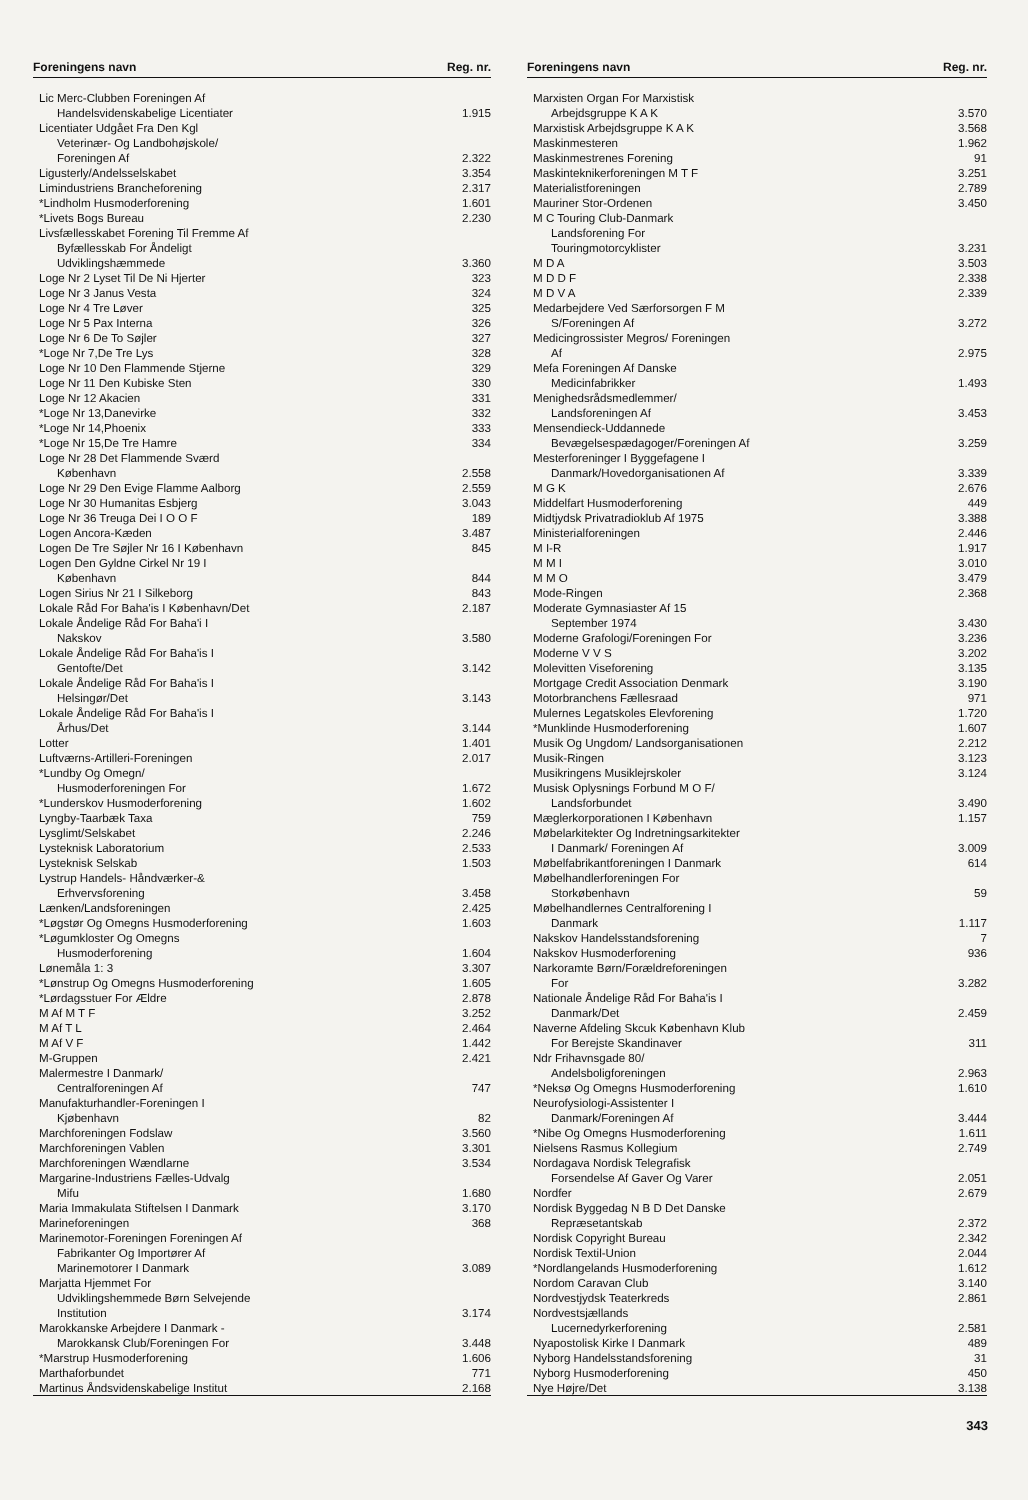| Foreningens navn | Reg. nr. |
| --- | --- |
| Lic Merc-Clubben Foreningen Af Handelsvidenskabelige Licentiater | 1.915 |
| Licentiater Udgået Fra Den Kgl Veterinær- Og Landbohøjskole/ Foreningen Af | 2.322 |
| Ligusterly/Andelsselskabet | 3.354 |
| Limindustriens Brancheforening | 2.317 |
| *Lindholm Husmoderforening | 1.601 |
| *Livets Bogs Bureau | 2.230 |
| Livsfællesskabet Forening Til Fremme Af Byfællesskab For Åndeligt Udviklingshæmmede | 3.360 |
| Loge Nr 2 Lyset Til De Ni Hjerter | 323 |
| Loge Nr 3 Janus Vesta | 324 |
| Loge Nr 4 Tre Løver | 325 |
| Loge Nr 5 Pax Interna | 326 |
| Loge Nr 6 De To Søjler | 327 |
| *Loge Nr 7,De Tre Lys | 328 |
| Loge Nr 10 Den Flammende Stjerne | 329 |
| Loge Nr 11 Den Kubiske Sten | 330 |
| Loge Nr 12 Akacien | 331 |
| *Loge Nr 13,Danevirke | 332 |
| *Loge Nr 14,Phoenix | 333 |
| *Loge Nr 15,De Tre Hamre | 334 |
| Loge Nr 28 Det Flammende Sværd København | 2.558 |
| Loge Nr 29 Den Evige Flamme Aalborg | 2.559 |
| Loge Nr 30 Humanitas Esbjerg | 3.043 |
| Loge Nr 36 Treuga Dei I O O F | 189 |
| Logen Ancora-Kæden | 3.487 |
| Logen De Tre Søjler Nr 16 I København | 845 |
| Logen Den Gyldne Cirkel Nr 19 I København | 844 |
| Logen Sirius Nr 21 I Silkeborg | 843 |
| Lokale Råd For Baha'is I København/Det | 2.187 |
| Lokale Åndelige Råd For Baha'i I Nakskov | 3.580 |
| Lokale Åndelige Råd For Baha'is I Gentofte/Det | 3.142 |
| Lokale Åndelige Råd For Baha'is I Helsingør/Det | 3.143 |
| Lokale Åndelige Råd For Baha'is I Århus/Det | 3.144 |
| Lotter | 1.401 |
| Luftværns-Artilleri-Foreningen | 2.017 |
| *Lundby Og Omegn/ Husmoderforeningen For | 1.672 |
| *Lunderskov Husmoderforening | 1.602 |
| Lyngby-Taarbæk Taxa | 759 |
| Lysglimt/Selskabet | 2.246 |
| Lysteknisk Laboratorium | 2.533 |
| Lysteknisk Selskab | 1.503 |
| Lystrup Handels- Håndværker-& Erhvervsforening | 3.458 |
| Lænken/Landsforeningen | 2.425 |
| *Løgstør Og Omegns Husmoderforening | 1.603 |
| *Løgumkloster Og Omegns Husmoderforening | 1.604 |
| Lønemåla 1: 3 | 3.307 |
| *Lønstrup Og Omegns Husmoderforening | 1.605 |
| *Lørdagsstuer For Ældre | 2.878 |
| M Af M T F | 3.252 |
| M Af T L | 2.464 |
| M Af V F | 1.442 |
| M-Gruppen | 2.421 |
| Malermestre I Danmark/ Centralforeningen Af | 747 |
| Manufakturhandler-Foreningen I Kjøbenhavn | 82 |
| Marchforeningen Fodslaw | 3.560 |
| Marchforeningen Vablen | 3.301 |
| Marchforeningen Wændlarne | 3.534 |
| Margarine-Industriens Fælles-Udvalg Mifu | 1.680 |
| Maria Immakulata Stiftelsen I Danmark | 3.170 |
| Marineforeningen | 368 |
| Marinemotor-Foreningen Foreningen Af Fabrikanter Og Importører Af Marinemotorer I Danmark | 3.089 |
| Marjatta Hjemmet For Udviklingshemmede Børn Selvejende Institution | 3.174 |
| Marokkanske Arbejdere I Danmark - Marokkansk Club/Foreningen For | 3.448 |
| *Marstrup Husmoderforening | 1.606 |
| Marthaforbundet | 771 |
| Martinus Åndsvidenskabelige Institut | 2.168 |
| Foreningens navn | Reg. nr. |
| --- | --- |
| Marxisten Organ For Marxistisk Arbejdsgruppe K A K | 3.570 |
| Marxistisk Arbejdsgruppe K A K | 3.568 |
| Maskinmesteren | 1.962 |
| Maskinmestrenes Forening | 91 |
| Maskinteknikerforeningen M T F | 3.251 |
| Materialistforeningen | 2.789 |
| Mauriner Stor-Ordenen | 3.450 |
| M C Touring Club-Danmark Landsforening For Touringmotorcyklister | 3.231 |
| M D A | 3.503 |
| M D D F | 2.338 |
| M D V A | 2.339 |
| Medarbejdere Ved Særforsorgen F M S/Foreningen Af | 3.272 |
| Medicingrossister Megros/ Foreningen Af | 2.975 |
| Mefa Foreningen Af Danske Medicinfabrikker | 1.493 |
| Menighedsrådsmedlemmer/ Landsforeningen Af | 3.453 |
| Mensendieck-Uddannede Bevægelsespædagoger/Foreningen Af | 3.259 |
| Mesterforeninger I Byggefagene I Danmark/Hovedorganisationen Af | 3.339 |
| M G K | 2.676 |
| Middelfart Husmoderforening | 449 |
| Midtjydsk Privatradioklub Af 1975 | 3.388 |
| Ministerialforeningen | 2.446 |
| M I-R | 1.917 |
| M M I | 3.010 |
| M M O | 3.479 |
| Mode-Ringen | 2.368 |
| Moderate Gymnasiaster Af 15 September 1974 | 3.430 |
| Moderne Grafologi/Foreningen For | 3.236 |
| Moderne V V S | 3.202 |
| Molevitten Viseforening | 3.135 |
| Mortgage Credit Association Denmark | 3.190 |
| Motorbranchens Fællesraad | 971 |
| Mulernes Legatskoles Elevforening | 1.720 |
| *Munklinde Husmoderforening | 1.607 |
| Musik Og Ungdom/ Landsorganisationen | 2.212 |
| Musik-Ringen | 3.123 |
| Musikringens Musiklejrskoler | 3.124 |
| Musisk Oplysnings Forbund M O F/ Landsforbundet | 3.490 |
| Mæglerkorporationen I København | 1.157 |
| Møbelarkitekter Og Indretningsarkitekter I Danmark/ Foreningen Af | 3.009 |
| Møbelfabrikantforeningen I Danmark | 614 |
| Møbelhandlerforeningen For Storkøbenhavn | 59 |
| Møbelhandlernes Centralforening I Danmark | 1.117 |
| Nakskov Handelsstandsforening | 7 |
| Nakskov Husmoderforening | 936 |
| Narkoramte Børn/Forældreforeningen For | 3.282 |
| Nationale Åndelige Råd For Baha'is I Danmark/Det | 2.459 |
| Naverne Afdeling Skcuk København Klub For Berejste Skandinaver | 311 |
| Ndr Frihavnsgade 80/ Andelsboligforeningen | 2.963 |
| *Neksø Og Omegns Husmoderforening | 1.610 |
| Neurofysiologi-Assistenter I Danmark/Foreningen Af | 3.444 |
| *Nibe Og Omegns Husmoderforening | 1.611 |
| Nielsens Rasmus Kollegium | 2.749 |
| Nordagava Nordisk Telegrafisk Forsendelse Af Gaver Og Varer | 2.051 |
| Nordfer | 2.679 |
| Nordisk Byggedag N B D Det Danske Repræsetantskab | 2.372 |
| Nordisk Copyright Bureau | 2.342 |
| Nordisk Textil-Union | 2.044 |
| *Nordlangelands Husmoderforening | 1.612 |
| Nordom Caravan Club | 3.140 |
| Nordvestjydsk Teaterkreds | 2.861 |
| Nordvestsjællands Lucernedyrkerforening | 2.581 |
| Nyapostolisk Kirke I Danmark | 489 |
| Nyborg Handelsstandsforening | 31 |
| Nyborg Husmoderforening | 450 |
| Nye Højre/Det | 3.138 |
343